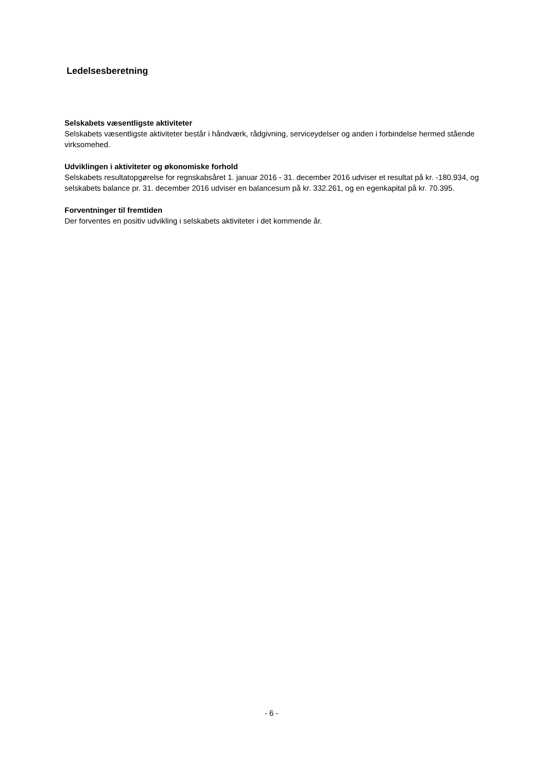Ledelsesberetning
Selskabets væsentligste aktiviteter
Selskabets væsentligste aktiviteter består i håndværk, rådgivning, serviceydelser og anden i forbindelse hermed stående virksomehed.
Udviklingen i aktiviteter og økonomiske forhold
Selskabets resultatopgørelse for regnskabsåret 1. januar 2016 - 31. december 2016 udviser et resultat på kr. -180.934, og selskabets balance pr. 31. december 2016 udviser en balancesum på kr. 332.261, og en egenkapital på kr. 70.395.
Forventninger til fremtiden
Der forventes en positiv udvikling i selskabets aktiviteter i det kommende år.
- 6 -